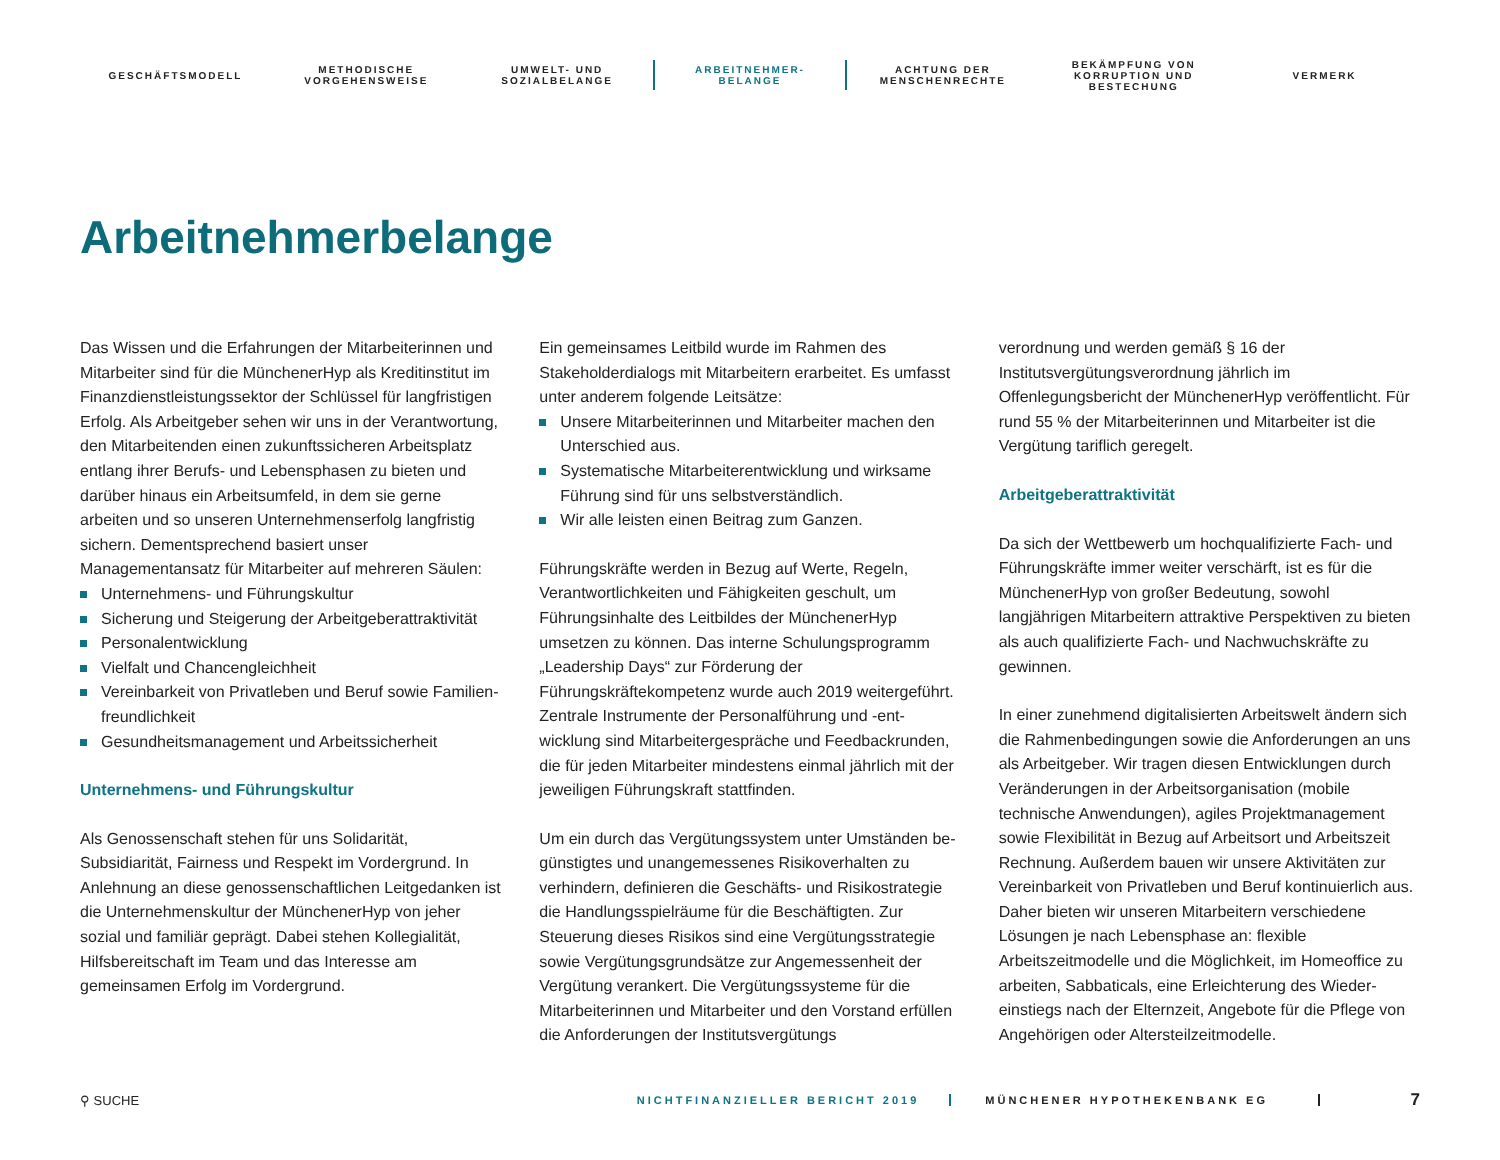GESCHÄFTSMODELL
METHODISCHE
VORGEHENSWEISE
UMWELT- UND
SOZIALBELANGE
ARBEITNEHMER-
BELANGE
ACHTUNG DER
MENSCHENRECHTE
BEKÄMPFUNG VON
KORRUPTION UND
BESTECHUNG
VERMERK
Arbeitnehmerbelange
Das Wissen und die Erfahrungen der Mitarbeiterinnen und Mitarbeiter sind für die MünchenerHyp als Kreditinstitut im Finanzdienstleistungssektor der Schlüssel für langfristigen Erfolg. Als Arbeitgeber sehen wir uns in der Verantwortung, den Mitarbeitenden einen zukunftssicheren Arbeitsplatz entlang ihrer Berufs- und Lebensphasen zu bieten und darüber hinaus ein Arbeitsumfeld, in dem sie gerne arbeiten und so unseren Unternehmenserfolg langfristig sichern. Dementsprechend basiert unser Managementansatz für Mitarbeiter auf mehreren Säulen:
Unternehmens- und Führungskultur
Sicherung und Steigerung der Arbeitgeberattraktivität
Personalentwicklung
Vielfalt und Chancengleichheit
Vereinbarkeit von Privatleben und Beruf sowie Familien­freundlichkeit
Gesundheitsmanagement und Arbeitssicherheit
Unternehmens- und Führungskultur
Als Genossenschaft stehen für uns Solidarität, Subsidiarität, Fairness und Respekt im Vordergrund. In Anlehnung an diese genossenschaftlichen Leitgedanken ist die Unternehmens­kultur der MünchenerHyp von jeher sozial und familiär ge­prägt. Dabei stehen Kollegialität, Hilfsbereitschaft im Team und das Interesse am gemeinsamen Erfolg im Vordergrund.
Ein gemeinsames Leitbild wurde im Rahmen des Stakeholder­dialogs mit Mitarbeitern erarbeitet. Es umfasst unter anderem folgende Leitsätze:
Unsere Mitarbeiterinnen und Mitarbeiter machen den Unterschied aus.
Systematische Mitarbeiterentwicklung und wirksame Führung sind für uns selbstverständlich.
Wir alle leisten einen Beitrag zum Ganzen.
Führungskräfte werden in Bezug auf Werte, Regeln, Verant­wortlichkeiten und Fähigkeiten geschult, um Führungsinhalte des Leitbildes der MünchenerHyp umsetzen zu können. Das interne Schulungsprogramm „Leadership Days“ zur Förderung der Führungskräftekompetenz wurde auch 2019 weiterge­führt. Zentrale Instrumente der Personalführung und -ent­wicklung sind Mitarbeitergespräche und Feedbackrunden, die für jeden Mitarbeiter mindestens einmal jährlich mit der je­weiligen Führungskraft stattfinden.
Um ein durch das Vergütungssystem unter Umständen be­günstigtes und unangemessenes Risikoverhalten zu verhindern, definieren die Geschäfts- und Risikostrategie die Handlungs­spielräume für die Beschäftigten. Zur Steuerung dieses Risikos sind eine Vergütungsstrategie sowie Vergütungsgrundsätze zur Angemessenheit der Vergütung verankert. Die Vergütungs­systeme für die Mitarbeiterinnen und Mitarbeiter und den Vorstand erfüllen die Anforderungen der Institutsvergütungs­
verordnung und werden gemäß § 16 der Institutsvergütungs­verordnung jährlich im Offenlegungsbericht der MünchenerHyp veröffentlicht. Für rund 55 % der Mitarbeiterinnen und Mit­arbeiter ist die Vergütung tariflich geregelt.
Arbeitgeberattraktivität
Da sich der Wettbewerb um hochqualifizierte Fach- und Führungskräfte immer weiter verschärft, ist es für die MünchenerHyp von großer Bedeutung, sowohl langjährigen Mitarbeitern attraktive Perspektiven zu bieten als auch quali­fizierte Fach- und Nachwuchskräfte zu gewinnen.
In einer zunehmend digitalisierten Arbeitswelt ändern sich die Rahmenbedingungen sowie die Anforderungen an uns als Arbeitgeber. Wir tragen diesen Entwicklungen durch Ver­änderungen in der Arbeitsorganisation (mobile technische Anwendungen), agiles Projektmanagement sowie Flexibilität in Bezug auf Arbeitsort und Arbeitszeit Rechnung. Außerdem bauen wir unsere Aktivitäten zur Vereinbarkeit von Privat­leben und Beruf kontinuierlich aus. Daher bieten wir unseren Mitarbeitern verschiedene Lösungen je nach Lebensphase an: flexible Arbeitszeitmodelle und die Möglichkeit, im Home­office zu arbeiten, Sabbaticals, eine Erleichterung des Wieder­einstiegs nach der Elternzeit, Angebote für die Pflege von Angehörigen oder Altersteilzeitmodelle.
⚲ SUCHE
NICHTFINANZIELLER BERICHT 2019 MÜNCHENER HYPOTHEKENBANK EG
7